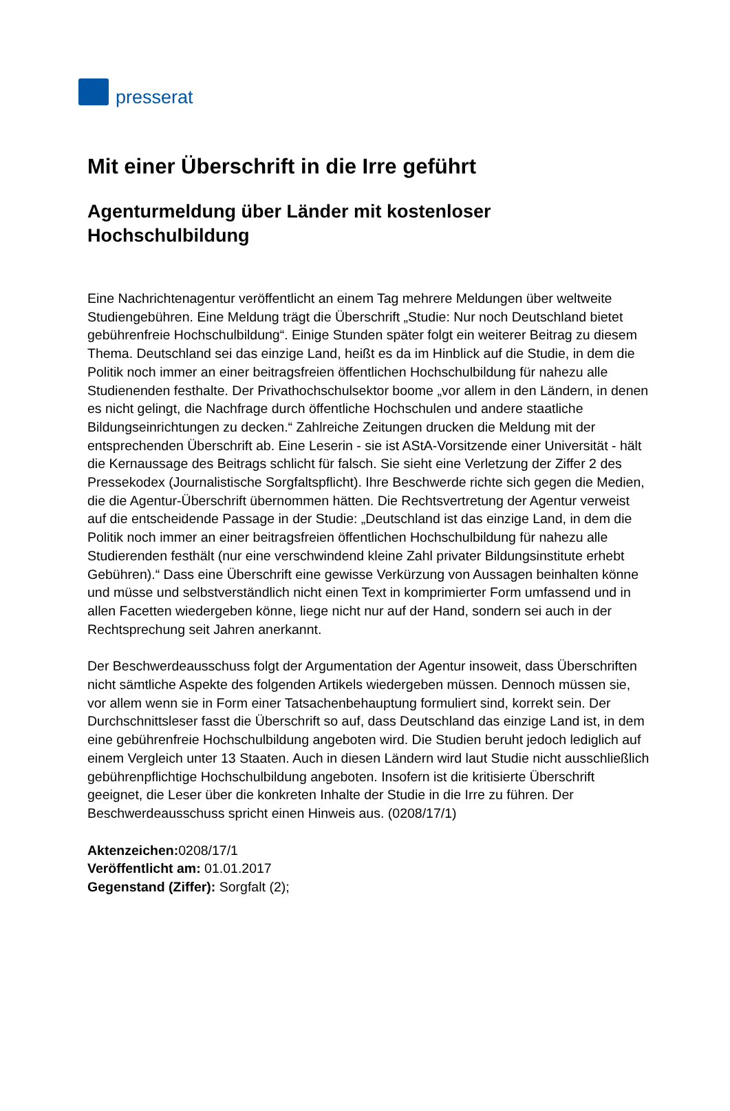presserat
Mit einer Überschrift in die Irre geführt
Agenturmeldung über Länder mit kostenloser Hochschulbildung
Eine Nachrichtenagentur veröffentlicht an einem Tag mehrere Meldungen über weltweite Studiengebühren. Eine Meldung trägt die Überschrift „Studie: Nur noch Deutschland bietet gebührenfreie Hochschulbildung“. Einige Stunden später folgt ein weiterer Beitrag zu diesem Thema. Deutschland sei das einzige Land, heißt es da im Hinblick auf die Studie, in dem die Politik noch immer an einer beitragsfreien öffentlichen Hochschulbildung für nahezu alle Studienenden festhalte. Der Privathochschulsektor boome „vor allem in den Ländern, in denen es nicht gelingt, die Nachfrage durch öffentliche Hochschulen und andere staatliche Bildungseinrichtungen zu decken.“ Zahlreiche Zeitungen drucken die Meldung mit der entsprechenden Überschrift ab. Eine Leserin - sie ist AStA-Vorsitzende einer Universität - hält die Kernaussage des Beitrags schlicht für falsch. Sie sieht eine Verletzung der Ziffer 2 des Pressekodex (Journalistische Sorgfaltspflicht). Ihre Beschwerde richte sich gegen die Medien, die die Agentur-Überschrift übernommen hätten. Die Rechtsvertretung der Agentur verweist auf die entscheidende Passage in der Studie: „Deutschland ist das einzige Land, in dem die Politik noch immer an einer beitragsfreien öffentlichen Hochschulbildung für nahezu alle Studierenden festhält (nur eine verschwindend kleine Zahl privater Bildungsinstitute erhebt Gebühren).“ Dass eine Überschrift eine gewisse Verkürzung von Aussagen beinhalten könne und müsse und selbstverständlich nicht einen Text in komprimierter Form umfassend und in allen Facetten wiedergeben könne, liege nicht nur auf der Hand, sondern sei auch in der Rechtsprechung seit Jahren anerkannt.
Der Beschwerdeausschuss folgt der Argumentation der Agentur insoweit, dass Überschriften nicht sämtliche Aspekte des folgenden Artikels wiedergeben müssen. Dennoch müssen sie, vor allem wenn sie in Form einer Tatsachenbehauptung formuliert sind, korrekt sein. Der Durchschnittsleser fasst die Überschrift so auf, dass Deutschland das einzige Land ist, in dem eine gebührenfreie Hochschulbildung angeboten wird. Die Studien beruht jedoch lediglich auf einem Vergleich unter 13 Staaten. Auch in diesen Ländern wird laut Studie nicht ausschließlich gebührenpflichtige Hochschulbildung angeboten. Insofern ist die kritisierte Überschrift geeignet, die Leser über die konkreten Inhalte der Studie in die Irre zu führen. Der Beschwerdeausschuss spricht einen Hinweis aus. (0208/17/1)
Aktenzeichen: 0208/17/1
Veröffentlicht am: 01.01.2017
Gegenstand (Ziffer): Sorgfalt (2);